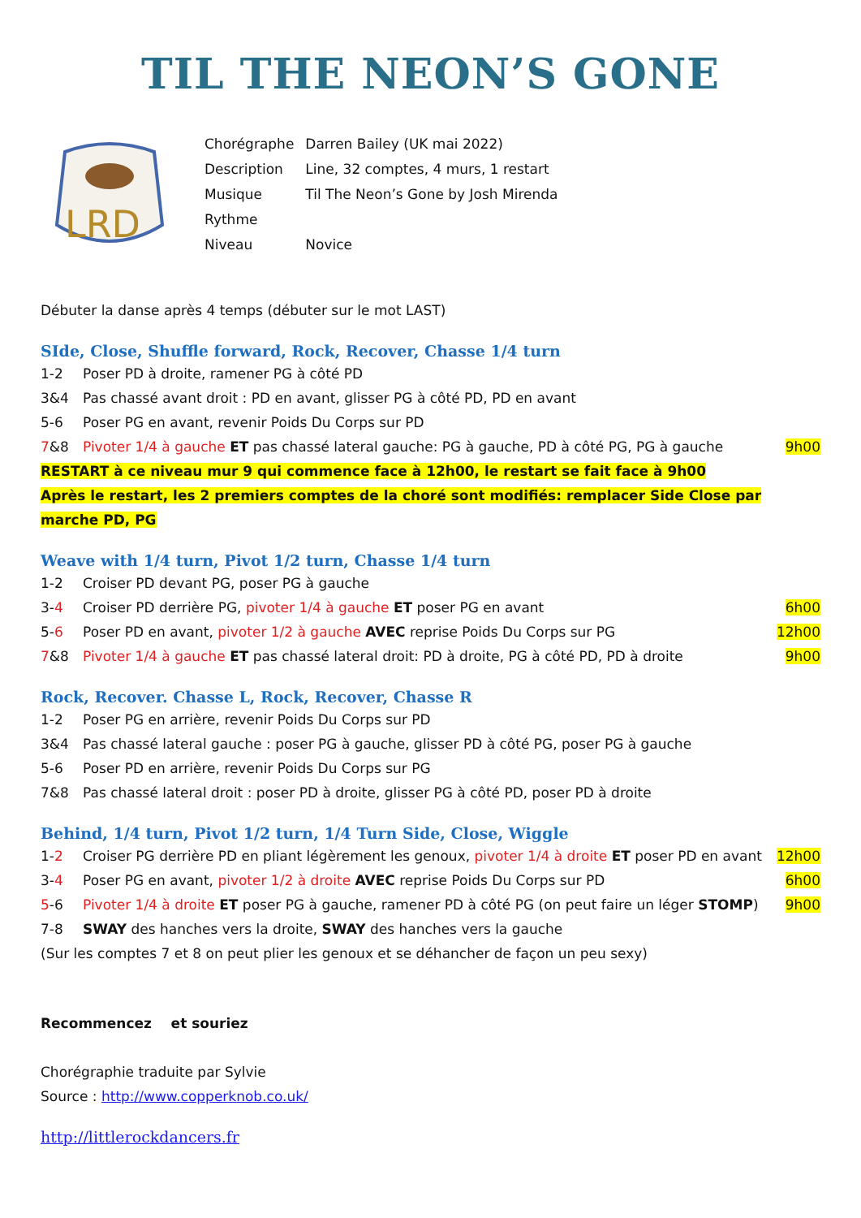TIL THE NEON’S GONE
LRD
| Chorégraphe | Darren Bailey (UK mai 2022) |
| Description | Line, 32 comptes, 4 murs, 1 restart |
| Musique | Til The Neon’s Gone by Josh Mirenda |
| Rythme | |
| Niveau | Novice |
Débuter la danse après 4 temps (débuter sur le mot LAST)
SIde, Close, Shuffle forward, Rock, Recover, Chasse 1/4 turn
| 1-2 | Poser PD à droite, ramener PG à côté PD | |
| 3&4 | Pas chassé avant droit : PD en avant, glisser PG à côté PD, PD en avant | |
| 5-6 | Poser PG en avant, revenir Poids Du Corps sur PD | |
| 7 &8 | Pivoter 1/4 à gauche ET pas chassé lateral gauche: PG à gauche, PD à côté PG, PG à gauche | 9h00 |
RESTART à ce niveau mur 9 qui commence face à 12h00, le restart se fait face à 9h00
Après le restart, les 2 premiers comptes de la choré sont modifiés: remplacer Side Close par marche PD, PG
Weave with 1/4 turn, Pivot 1/2 turn, Chasse 1/4 turn
| 1-2 | Croiser PD devant PG, poser PG à gauche | |
| 3- 4 | Croiser PD derrière PG, pivoter 1/4 à gauche ET poser PG en avant | 6h00 |
| 5- 6 | Poser PD en avant, pivoter 1/2 à gauche AVEC reprise Poids Du Corps sur PG | 12h00 |
| 7 &8 | Pivoter 1/4 à gauche ET pas chassé lateral droit: PD à droite, PG à côté PD, PD à droite | 9h00 |
Rock, Recover. Chasse L, Rock, Recover, Chasse R
| 1-2 | Poser PG en arrière, revenir Poids Du Corps sur PD |
| 3&4 | Pas chassé lateral gauche : poser PG à gauche, glisser PD à côté PG, poser PG à gauche |
| 5-6 | Poser PD en arrière, revenir Poids Du Corps sur PG |
| 7&8 | Pas chassé lateral droit : poser PD à droite, glisser PG à côté PD, poser PD à droite |
Behind, 1/4 turn, Pivot 1/2 turn, 1/4 Turn Side, Close, Wiggle
| 1- 2 | Croiser PG derrière PD en pliant légèrement les genoux, pivoter 1/4 à droite ET poser PD en avant | 12h00 |
| 3- 4 | Poser PG en avant, pivoter 1/2 à droite AVEC reprise Poids Du Corps sur PD | 6h00 |
| 5 -6 | Pivoter 1/4 à droite ET poser PG à gauche, ramener PD à côté PG (on peut faire un léger STOMP ) | 9h00 |
| 7-8 | SWAY des hanches vers la droite, SWAY des hanches vers la gauche | |
(Sur les comptes 7 et 8 on peut plier les genoux et se déhancher de façon un peu sexy)
Recommencez et souriez
Chorégraphie traduite par Sylvie
Source : http://www.copperknob.co.uk/
http://littlerockdancers.fr